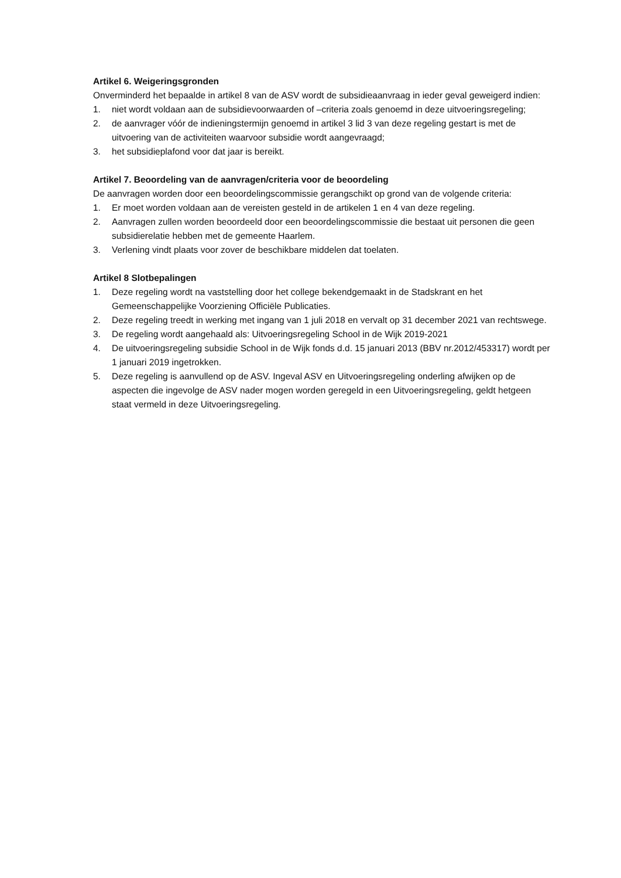Artikel 6. Weigeringsgronden
Onverminderd het bepaalde in artikel 8 van de ASV wordt de subsidieaanvraag in ieder geval geweigerd indien:
1. niet wordt voldaan aan de subsidievoorwaarden of –criteria zoals genoemd in deze uitvoeringsregeling;
2. de aanvrager vóór de indieningstermijn genoemd in artikel 3 lid 3 van deze regeling gestart is met de uitvoering van de activiteiten waarvoor subsidie wordt aangevraagd;
3. het subsidieplafond voor dat jaar is bereikt.
Artikel 7. Beoordeling van de aanvragen/criteria voor de beoordeling
De aanvragen worden door een beoordelingscommissie gerangschikt op grond van de volgende criteria:
1. Er moet worden voldaan aan de vereisten gesteld in de artikelen 1 en 4 van deze regeling.
2. Aanvragen zullen worden beoordeeld door een beoordelingscommissie die bestaat uit personen die geen subsidierelatie hebben met de gemeente Haarlem.
3. Verlening vindt plaats voor zover de beschikbare middelen dat toelaten.
Artikel 8 Slotbepalingen
1. Deze regeling wordt na vaststelling door het college bekendgemaakt in de Stadskrant en het Gemeenschappelijke Voorziening Officiële Publicaties.
2. Deze regeling treedt in werking met ingang van 1 juli 2018 en vervalt op 31 december 2021 van rechtswege.
3. De regeling wordt aangehaald als: Uitvoeringsregeling School in de Wijk 2019-2021
4. De uitvoeringsregeling subsidie School in de Wijk fonds d.d. 15 januari 2013 (BBV nr.2012/453317) wordt per 1 januari 2019 ingetrokken.
5. Deze regeling is aanvullend op de ASV. Ingeval ASV en Uitvoeringsregeling onderling afwijken op de aspecten die ingevolge de ASV nader mogen worden geregeld in een Uitvoeringsregeling, geldt hetgeen staat vermeld in deze Uitvoeringsregeling.